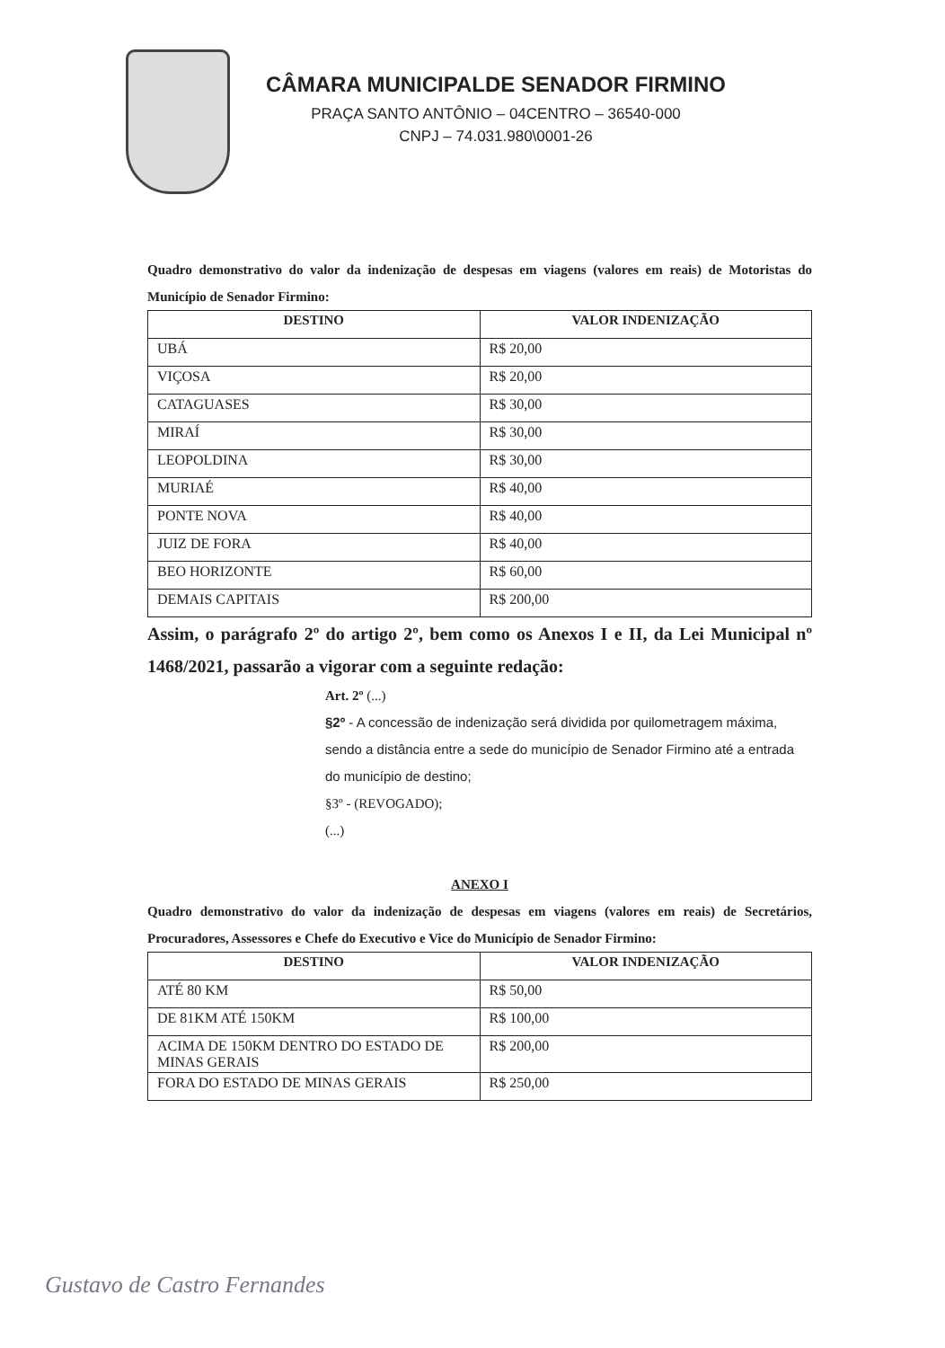CÂMARA MUNICIPALDE SENADOR FIRMINO
PRAÇA SANTO ANTÔNIO – 04CENTRO – 36540-000
CNPJ – 74.031.980\0001-26
Quadro demonstrativo do valor da indenização de despesas em viagens (valores em reais) de Motoristas do Município de Senador Firmino:
| DESTINO | VALOR INDENIZAÇÃO |
| --- | --- |
| UBÁ | R$ 20,00 |
| VIÇOSA | R$ 20,00 |
| CATAGUASES | R$ 30,00 |
| MIRAÍ | R$ 30,00 |
| LEOPOLDINA | R$ 30,00 |
| MURIAÉ | R$ 40,00 |
| PONTE NOVA | R$ 40,00 |
| JUIZ DE FORA | R$ 40,00 |
| BEO HORIZONTE | R$ 60,00 |
| DEMAIS CAPITAIS | R$ 200,00 |
Assim, o parágrafo 2º do artigo 2º, bem como os Anexos I e II, da Lei Municipal nº 1468/2021, passarão a vigorar com a seguinte redação:
Art. 2º (...)
§2º - A concessão de indenização será dividida por quilometragem máxima, sendo a distância entre a sede do município de Senador Firmino até a entrada do município de destino;
§3º - (REVOGADO);
(...)
ANEXO I
Quadro demonstrativo do valor da indenização de despesas em viagens (valores em reais) de Secretários, Procuradores, Assessores e Chefe do Executivo e Vice do Município de Senador Firmino:
| DESTINO | VALOR INDENIZAÇÃO |
| --- | --- |
| ATÉ 80 KM | R$ 50,00 |
| DE 81KM ATÉ 150KM | R$ 100,00 |
| ACIMA DE 150KM DENTRO DO ESTADO DE MINAS GERAIS | R$ 200,00 |
| FORA DO ESTADO DE MINAS GERAIS | R$ 250,00 |
Gustavo de Castro Fernandes